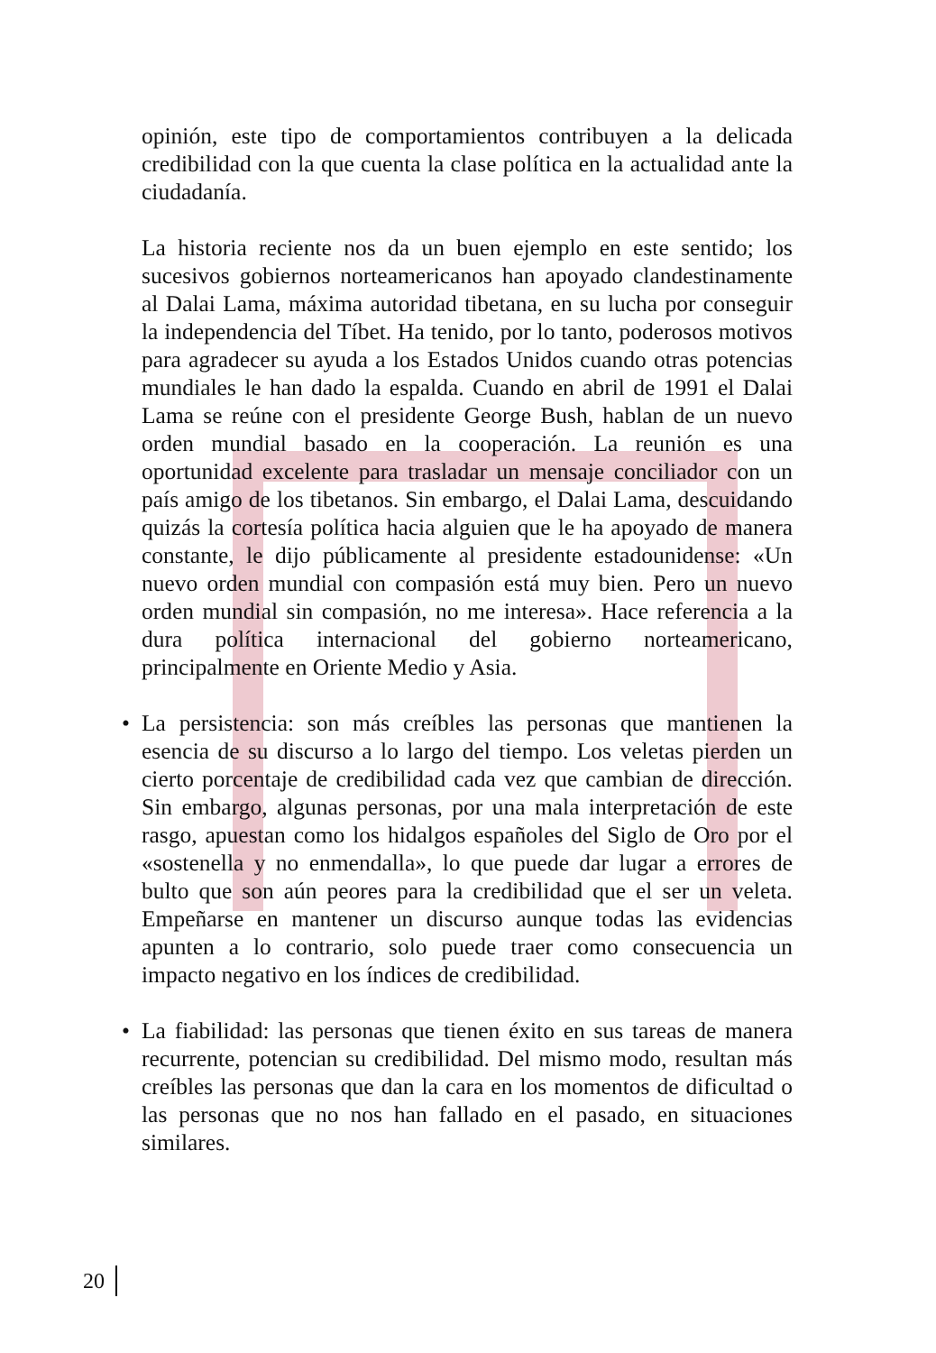opinión, este tipo de comportamientos contribuyen a la delicada credibilidad con la que cuenta la clase política en la actualidad ante la ciudadanía.
La historia reciente nos da un buen ejemplo en este sentido; los sucesivos gobiernos norteamericanos han apoyado clandestinamente al Dalai Lama, máxima autoridad tibetana, en su lucha por conseguir la independencia del Tíbet. Ha tenido, por lo tanto, poderosos motivos para agradecer su ayuda a los Estados Unidos cuando otras potencias mundiales le han dado la espalda. Cuando en abril de 1991 el Dalai Lama se reúne con el presidente George Bush, hablan de un nuevo orden mundial basado en la cooperación. La reunión es una oportunidad excelente para trasladar un mensaje conciliador con un país amigo de los tibetanos. Sin embargo, el Dalai Lama, descuidando quizás la cortesía política hacia alguien que le ha apoyado de manera constante, le dijo públicamente al presidente estadounidense: «Un nuevo orden mundial con compasión está muy bien. Pero un nuevo orden mundial sin compasión, no me interesa». Hace referencia a la dura política internacional del gobierno norteamericano, principalmente en Oriente Medio y Asia.
• La persistencia: son más creíbles las personas que mantienen la esencia de su discurso a lo largo del tiempo. Los veletas pierden un cierto porcentaje de credibilidad cada vez que cambian de dirección. Sin embargo, algunas personas, por una mala interpretación de este rasgo, apuestan como los hidalgos españoles del Siglo de Oro por el «sostenella y no enmendalla», lo que puede dar lugar a errores de bulto que son aún peores para la credibilidad que el ser un veleta. Empeñarse en mantener un discurso aunque todas las evidencias apunten a lo contrario, solo puede traer como consecuencia un impacto negativo en los índices de credibilidad.
• La fiabilidad: las personas que tienen éxito en sus tareas de manera recurrente, potencian su credibilidad. Del mismo modo, resultan más creíbles las personas que dan la cara en los momentos de dificultad o las personas que no nos han fallado en el pasado, en situaciones similares.
20